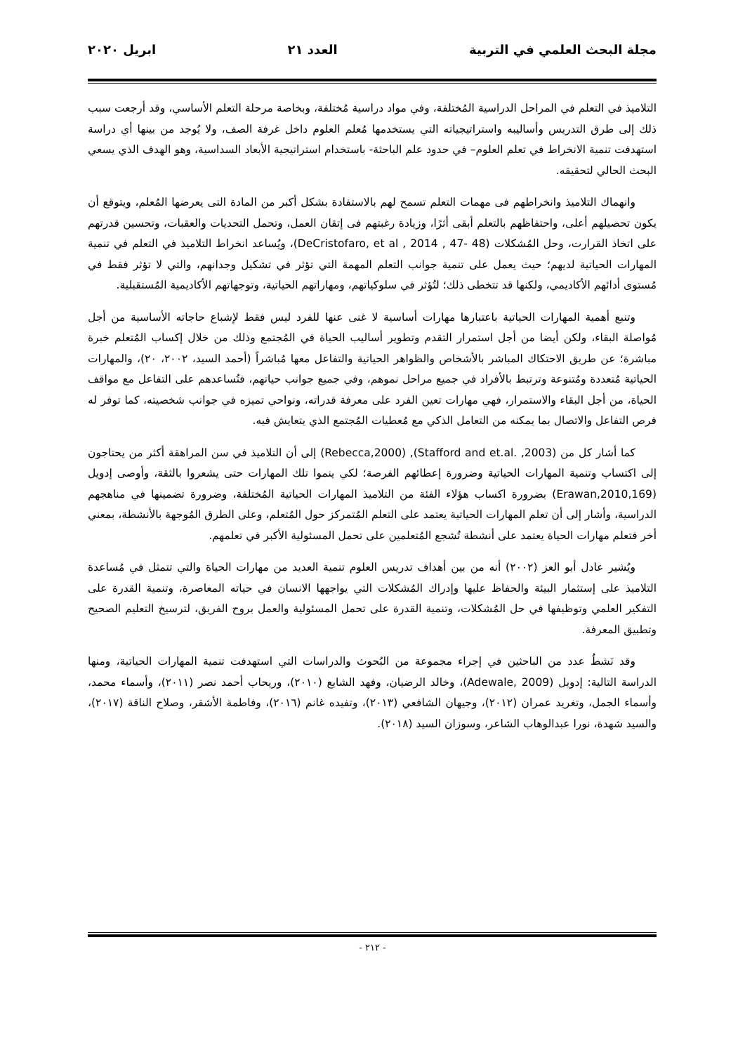مجلة البحث العلمي في التربية العدد ٢١ ابريل ٢٠٢٠
التلاميذ في التعلم في المراحل الدراسية المُختلفة، وفي مواد دراسية مُختلفة، وبخاصة مرحلة التعلم الأساسي، وقد أرجعت سبب ذلك إلى طرق التدريس وأساليبه واستراتيجياته التي يستخدمها مُعلم العلوم داخل غرفة الصف، ولا يُوجد من بينها أي دراسة استهدفت تنمية الانخراط في تعلم العلوم– في حدود علم الباحثة- باستخدام استراتيجية الأبعاد السداسية، وهو الهدف الذي يسعي البحث الحالي لتحقيقه.
وانهماك التلاميذ وانخراطهم فى مهمات التعلم تسمح لهم بالاستفادة بشكل أكبر من المادة التى يعرضها المُعلم، ويتوقع أن يكون تحصيلهم أعلى، واحتفاظهم بالتعلم أبقى أثرًا، وزيادة رغبتهم فى إتقان العمل، وتحمل التحديات والعقبات، وتحسين قدرتهم على اتخاذ القرارت، وحل المُشكلات (DeCristofaro, et al , 2014 , 47- 48)، ويُساعد انخراط التلاميذ في التعلم في تنمية المهارات الحياتية لديهم؛ حيث يعمل على تنمية جوانب التعلم المهمة التي تؤثر في تشكيل وجدانهم، والتي لا تؤثر فقط في مُستوى أدائهم الأكاديمي، ولكنها قد تتخطى ذلك؛ لتُؤثر في سلوكياتهم، ومهاراتهم الحياتية، وتوجهاتهم الأكاديمية المُستقبلية.
وتنبع أهمية المهارات الحياتية باعتبارها مهارات أساسية لا غنى عنها للفرد ليس فقط لإشباع حاجاته الأساسية من أجل مُواصلة البقاء، ولكن أيضا من أجل استمرار التقدم وتطوير أساليب الحياة في المُجتمع وذلك من خلال إكساب المُتعلم خبرة مباشرة؛ عن طريق الاحتكاك المباشر بالأشخاص والظواهر الحياتية والتفاعل معها مُباشراً (أحمد السيد، ٢٠٠٢، ٢٠)، والمهارات الحياتية مُتعددة ومُتنوعة وترتبط بالأفراد في جميع مراحل نموهم، وفي جميع جوانب حياتهم، فتُساعدهم على التفاعل مع مواقف الحياة، من أجل البقاء والاستمرار، فهي مهارات تعين الفرد على معرفة قدراته، ونواحي تميزه في جوانب شخصيته، كما توفر له فرص التفاعل والاتصال بما يمكنه من التعامل الذكي مع مُعطيات المُجتمع الذي يتعايش فيه.
كما أشار كل من (Stafford and et.al. ,2003), (Rebecca,2000) إلى أن التلاميذ في سن المراهقة أكثر من يحتاجون إلى اكتساب وتنمية المهارات الحياتية وضرورة إعطائهم الفرصة؛ لكي ينموا تلك المهارات حتى يشعروا بالثقة، وأوصى إدويل (Erawan,2010,169) بضرورة اكساب هؤلاء الفئة من التلاميذ المهارات الحياتية المُختلفة، وضرورة تضمينها في مناهجهم الدراسية، وأشار إلى أن تعلم المهارات الحياتية يعتمد على التعلم المُتمركز حول المُتعلم، وعلى الطرق المُوجهة بالأنشطة، بمعني أخر فتعلم مهارات الحياة يعتمد على أنشطة تُشجع المُتعلمين على تحمل المسئولية الأكبر في تعلمهم.
ويُشير عادل أبو العز (٢٠٠٢) أنه من بين أهداف تدريس العلوم تنمية العديد من مهارات الحياة والتي تتمثل في مُساعدة التلاميذ على إستثمار البيئة والحفاظ عليها وإدراك المُشكلات التي يواجهها الانسان في حياته المعاصرة، وتنمية القدرة على التفكير العلمي وتوظيفها في حل المُشكلات، وتنمية القدرة على تحمل المسئولية والعمل بروح الفريق، لترسيخ التعليم الصحيح وتطبيق المعرفة.
وقد نَشطُ عدد من الباحثين في إجراء مجموعة من البُحوث والدراسات التي استهدفت تنمية المهارات الحياتية، ومنها الدراسة التالية: إدويل (Adewale, 2009)، وخالد الرضيان، وفهد الشايع (٢٠١٠)، وريحاب أحمد نصر (٢٠١١)، وأسماء محمد، وأسماء الجمل، وتغريد عمران (٢٠١٢)، وجيهان الشافعي (٢٠١٣)، وتفيده غانم (٢٠١٦)، وفاطمة الأشقر، وصلاح الناقة (٢٠١٧)، والسيد شهدة، نورا عبدالوهاب الشاعر، وسوزان السيد (٢٠١٨).
- ٢١٢ -